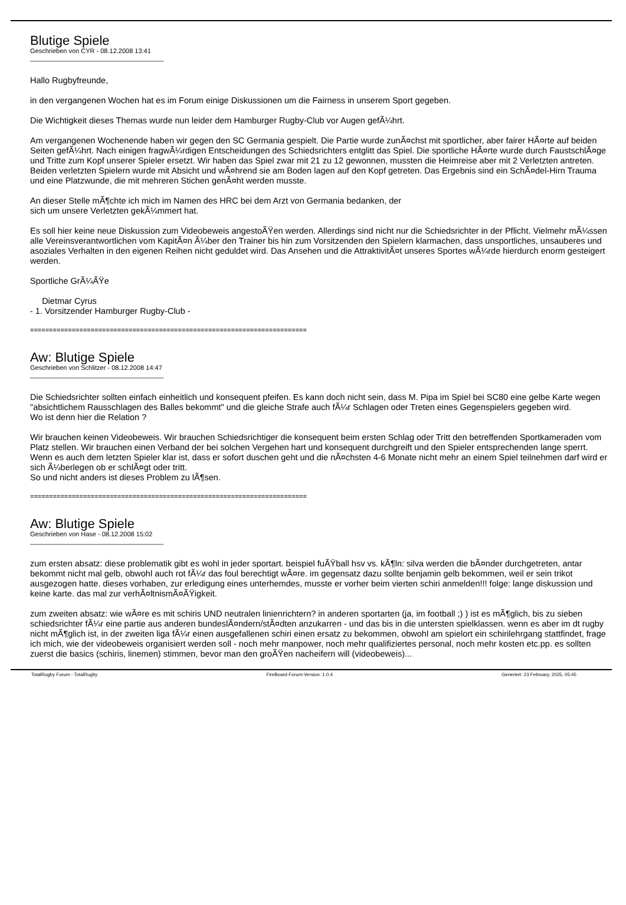Blutige Spiele
Geschrieben von CYR - 08.12.2008 13:41
_____________________________________
Hallo Rugbyfreunde,
in den vergangenen Wochen hat es im Forum einige Diskussionen um die Fairness in unserem Sport gegeben.
Die Wichtigkeit dieses Themas wurde nun leider dem Hamburger Rugby-Club vor Augen gefÃ¼hrt.
Am vergangenen Wochenende haben wir gegen den SC Germania gespielt. Die Partie wurde zunÃ¤chst mit sportlicher, aber fairer HÃ¤rte auf beiden Seiten gefÃ¼hrt. Nach einigen fragwÃ¼rdigen Entscheidungen des Schiedsrichters entglitt das Spiel. Die sportliche HÃ¤rte wurde durch FaustschlÃ¤ge und Tritte zum Kopf unserer Spieler ersetzt. Wir haben das Spiel zwar mit 21 zu 12 gewonnen, mussten die Heimreise aber mit 2 Verletzten antreten. Beiden verletzten Spielern wurde mit Absicht und wÃ¤hrend sie am Boden lagen auf den Kopf getreten. Das Ergebnis sind ein SchÃ¤del-Hirn Trauma und eine Platzwunde, die mit mehreren Stichen genÃ¤ht werden musste.
An dieser Stelle mÃ¶chte ich mich im Namen des HRC bei dem Arzt von Germania bedanken, der
sich um unsere Verletzten gekÃ¼mmert hat.
Es soll hier keine neue Diskussion zum Videobeweis angestoÃŸen werden. Allerdings sind nicht nur die Schiedsrichter in der Pflicht. Vielmehr mÃ¼ssen alle Vereinsverantwortlichen vom KapitÃ¤n Ã¼ber den Trainer bis hin zum Vorsitzenden den Spielern klarmachen, dass unsportliches, unsauberes und asoziales Verhalten in den eigenen Reihen nicht geduldet wird. Das Ansehen und die AttraktivitÃ¤t unseres Sportes wÃ¼rde hierdurch enorm gesteigert werden.
Sportliche GrÃ¼ÃŸe
Dietmar Cyrus
- 1. Vorsitzender Hamburger Rugby-Club -
=========================================================================
Aw: Blutige Spiele
Geschrieben von Schlitzer - 08.12.2008 14:47
_____________________________________
Die Schiedsrichter sollten einfach einheitlich und konsequent pfeifen. Es kann doch nicht sein, dass M. Pipa im Spiel bei SC80 eine gelbe Karte wegen "absichtlichem Rausschlagen des Balles bekommt" und die gleiche Strafe auch fÃ¼r Schlagen oder Treten eines Gegenspielers gegeben wird.
Wo ist denn hier die Relation ?
Wir brauchen keinen Videobeweis. Wir brauchen Schiedsrichtiger die konsequent beim ersten Schlag oder Tritt den betreffenden Sportkameraden vom Platz stellen. Wir brauchen einen Verband der bei solchen Vergehen hart und konsequent durchgreift und den Spieler entsprechenden lange sperrt. Wenn es auch dem letzten Spieler klar ist, dass er sofort duschen geht und die nÃ¤chsten 4-6 Monate nicht mehr an einem Spiel teilnehmen darf wird er sich Ã¼berlegen ob er schlÃ¤gt oder tritt.
So und nicht anders ist dieses Problem zu lÃ¶sen.
=========================================================================
Aw: Blutige Spiele
Geschrieben von Hase - 08.12.2008 15:02
_____________________________________
zum ersten absatz: diese problematik gibt es wohl in jeder sportart. beispiel fuÃŸball hsv vs. kÃ¶ln: silva werden die bÃ¤nder durchgetreten, antar bekommt nicht mal gelb, obwohl auch rot fÃ¼r das foul berechtigt wÃ¤re. im gegensatz dazu sollte benjamin gelb bekommen, weil er sein trikot ausgezogen hatte. dieses vorhaben, zur erledigung eines unterhemdes, musste er vorher beim vierten schiri anmelden!!! folge: lange diskussion und keine karte. das mal zur verhÃ¤ltnismÃ¤ÃŸigkeit.
zum zweiten absatz: wie wÃ¤re es mit schiris UND neutralen linienrichtern? in anderen sportarten (ja, im football ;) ) ist es mÃ¶glich, bis zu sieben schiedsrichter fÃ¼r eine partie aus anderen bundeslÃ¤ndern/stÃ¤dten anzukarren - und das bis in die untersten spielklassen. wenn es aber im dt rugby nicht mÃ¶glich ist, in der zweiten liga fÃ¼r einen ausgefallenen schiri einen ersatz zu bekommen, obwohl am spielort ein schirilehrgang stattfindet, frage ich mich, wie der videobeweis organisiert werden soll - noch mehr manpower, noch mehr qualifiziertes personal, noch mehr kosten etc.pp. es sollten zuerst die basics (schiris, linemen) stimmen, bevor man den groÃŸen nacheifern will (videobeweis)...
TotalRugby Forum - TotalRugby FireBoard-Forum-Version: 1.0.4 Generiert: 23 February, 2025, 05:45